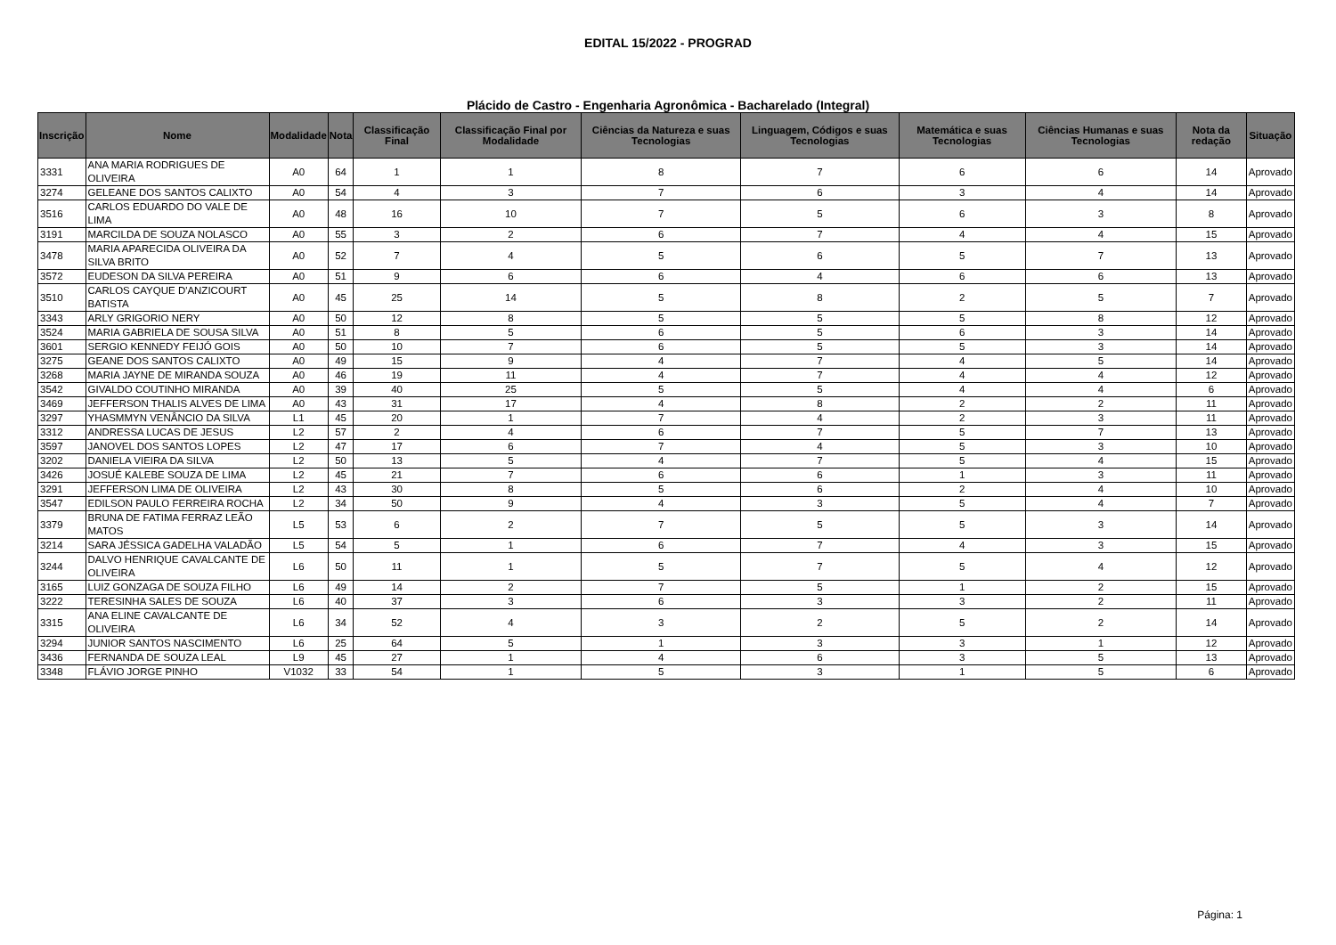EDITAL 15/2022 - PROGRAD
Plácido de Castro - Engenharia Agronômica - Bacharelado (Integral)
| Inscrição | Nome | Modalidade | Nota | Classificação Final | Classificação Final por Modalidade | Ciências da Natureza e suas Tecnologias | Linguagem, Códigos e suas Tecnologias | Matemática e suas Tecnologias | Ciências Humanas e suas Tecnologias | Nota da redação | Situação |
| --- | --- | --- | --- | --- | --- | --- | --- | --- | --- | --- | --- |
| 3331 | ANA MARIA RODRIGUES DE OLIVEIRA | A0 | 64 | 1 | 1 | 8 | 7 | 6 | 6 | 14 | Aprovado |
| 3274 | GELEANE DOS SANTOS CALIXTO | A0 | 54 | 4 | 3 | 7 | 6 | 3 | 4 | 14 | Aprovado |
| 3516 | CARLOS EDUARDO DO VALE DE LIMA | A0 | 48 | 16 | 10 | 7 | 5 | 6 | 3 | 8 | Aprovado |
| 3191 | MARCILDA DE SOUZA NOLASCO | A0 | 55 | 3 | 2 | 6 | 7 | 4 | 4 | 15 | Aprovado |
| 3478 | MARIA APARECIDA OLIVEIRA DA SILVA BRITO | A0 | 52 | 7 | 4 | 5 | 6 | 5 | 7 | 13 | Aprovado |
| 3572 | EUDESON DA SILVA PEREIRA | A0 | 51 | 9 | 6 | 6 | 4 | 6 | 6 | 13 | Aprovado |
| 3510 | CARLOS CAYQUE D'ANZICOURT BATISTA | A0 | 45 | 25 | 14 | 5 | 8 | 2 | 5 | 7 | Aprovado |
| 3343 | ARLY GRIGORIO NERY | A0 | 50 | 12 | 8 | 5 | 5 | 5 | 8 | 12 | Aprovado |
| 3524 | MARIA GABRIELA DE SOUSA SILVA | A0 | 51 | 8 | 5 | 6 | 5 | 6 | 3 | 14 | Aprovado |
| 3601 | SERGIO KENNEDY FEIJÓ GOIS | A0 | 50 | 10 | 7 | 6 | 5 | 5 | 3 | 14 | Aprovado |
| 3275 | GEANE DOS SANTOS CALIXTO | A0 | 49 | 15 | 9 | 4 | 7 | 4 | 5 | 14 | Aprovado |
| 3268 | MARIA JAYNE DE MIRANDA SOUZA | A0 | 46 | 19 | 11 | 4 | 7 | 4 | 4 | 12 | Aprovado |
| 3542 | GIVALDO COUTINHO MIRANDA | A0 | 39 | 40 | 25 | 5 | 5 | 4 | 4 | 6 | Aprovado |
| 3469 | JEFFERSON THALIS ALVES DE LIMA | A0 | 43 | 31 | 17 | 4 | 8 | 2 | 2 | 11 | Aprovado |
| 3297 | YHASMMYN VENÂNCIO DA SILVA | L1 | 45 | 20 | 1 | 7 | 4 | 2 | 3 | 11 | Aprovado |
| 3312 | ANDRESSA LUCAS DE JESUS | L2 | 57 | 2 | 4 | 6 | 7 | 5 | 7 | 13 | Aprovado |
| 3597 | JANOVEL DOS SANTOS LOPES | L2 | 47 | 17 | 6 | 7 | 4 | 5 | 3 | 10 | Aprovado |
| 3202 | DANIELA VIEIRA DA SILVA | L2 | 50 | 13 | 5 | 4 | 7 | 5 | 4 | 15 | Aprovado |
| 3426 | JOSUÉ KALEBE SOUZA DE LIMA | L2 | 45 | 21 | 7 | 6 | 6 | 1 | 3 | 11 | Aprovado |
| 3291 | JEFFERSON LIMA DE OLIVEIRA | L2 | 43 | 30 | 8 | 5 | 6 | 2 | 4 | 10 | Aprovado |
| 3547 | EDILSON PAULO FERREIRA ROCHA | L2 | 34 | 50 | 9 | 4 | 3 | 5 | 4 | 7 | Aprovado |
| 3379 | BRUNA DE FATIMA FERRAZ LEÃO MATOS | L5 | 53 | 6 | 2 | 7 | 5 | 5 | 3 | 14 | Aprovado |
| 3214 | SARA JÉSSICA GADELHA VALADÃO | L5 | 54 | 5 | 1 | 6 | 7 | 4 | 3 | 15 | Aprovado |
| 3244 | DALVO HENRIQUE CAVALCANTE DE OLIVEIRA | L6 | 50 | 11 | 1 | 5 | 7 | 5 | 4 | 12 | Aprovado |
| 3165 | LUIZ GONZAGA DE SOUZA FILHO | L6 | 49 | 14 | 2 | 7 | 5 | 1 | 2 | 15 | Aprovado |
| 3222 | TERESINHA SALES DE SOUZA | L6 | 40 | 37 | 3 | 6 | 3 | 3 | 2 | 11 | Aprovado |
| 3315 | ANA ELINE CAVALCANTE DE OLIVEIRA | L6 | 34 | 52 | 4 | 3 | 2 | 5 | 2 | 14 | Aprovado |
| 3294 | JUNIOR SANTOS NASCIMENTO | L6 | 25 | 64 | 5 | 1 | 3 | 3 | 1 | 12 | Aprovado |
| 3436 | FERNANDA DE SOUZA LEAL | L9 | 45 | 27 | 1 | 4 | 6 | 3 | 5 | 13 | Aprovado |
| 3348 | FLÁVIO JORGE PINHO | V1032 | 33 | 54 | 1 | 5 | 3 | 1 | 5 | 6 | Aprovado |
Página: 1